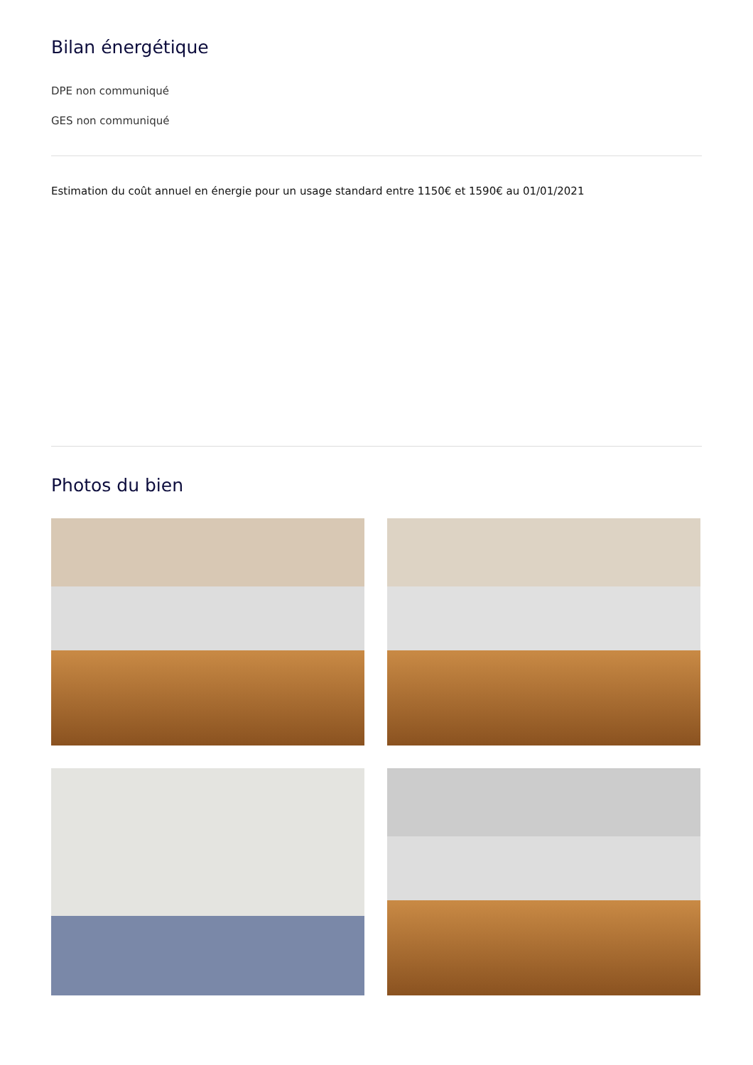Bilan énergétique
DPE non communiqué
GES non communiqué
Estimation du coût annuel en énergie pour un usage standard entre 1150€ et 1590€ au 01/01/2021
Photos du bien